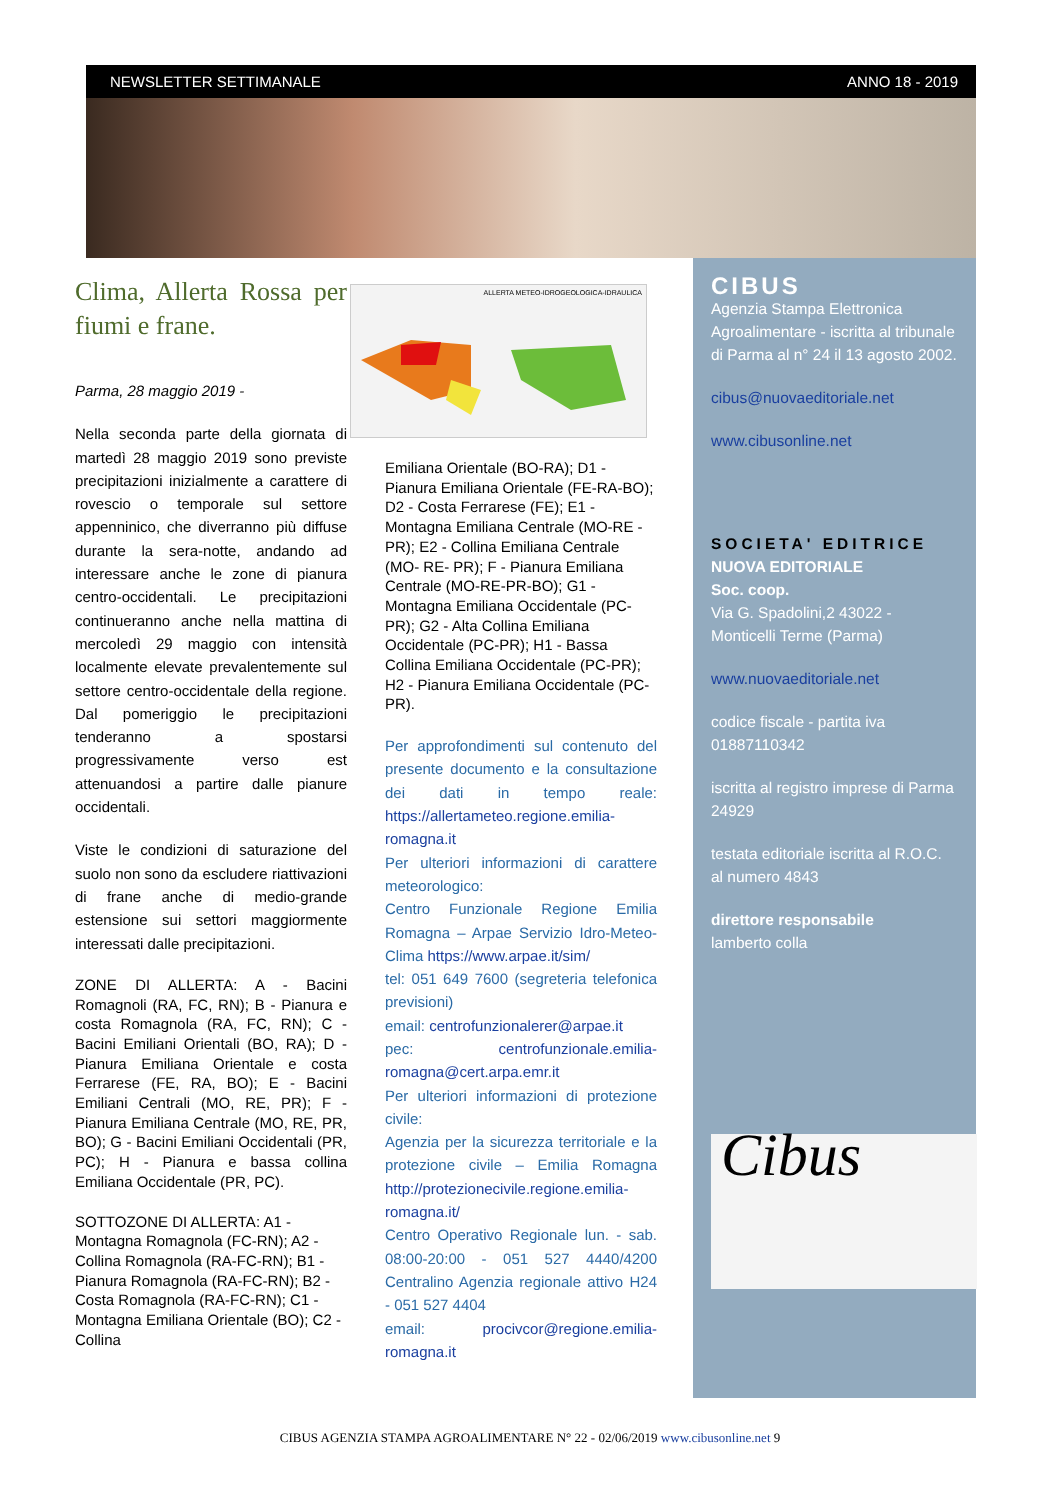NEWSLETTER SETTIMANALE ANNO 18 - 2019
Clima, Allerta Rossa per fiumi e frane.
Parma, 28 maggio 2019 -
Nella seconda parte della giornata di martedì 28 maggio 2019 sono previste precipitazioni inizialmente a carattere di rovescio o temporale sul settore appenninico, che diverranno più diffuse durante la sera-notte, andando ad interessare anche le zone di pianura centro-occidentali. Le precipitazioni continueranno anche nella mattina di mercoledì 29 maggio con intensità localmente elevate prevalentemente sul settore centro-occidentale della regione. Dal pomeriggio le precipitazioni tenderanno a spostarsi progressivamente verso est attenuandosi a partire dalle pianure occidentali.
Viste le condizioni di saturazione del suolo non sono da escludere riattivazioni di frane anche di medio-grande estensione sui settori maggiormente interessati dalle precipitazioni.
ZONE DI ALLERTA: A - Bacini Romagnoli (RA, FC, RN); B - Pianura e costa Romagnola (RA, FC, RN); C - Bacini Emiliani Orientali (BO, RA); D - Pianura Emiliana Orientale e costa Ferrarese (FE, RA, BO); E - Bacini Emiliani Centrali (MO, RE, PR); F - Pianura Emiliana Centrale (MO, RE, PR, BO); G - Bacini Emiliani Occidentali (PR, PC); H - Pianura e bassa collina Emiliana Occidentale (PR, PC).
SOTTOZONE DI ALLERTA: A1 - Montagna Romagnola (FC-RN); A2 - Collina Romagnola (RA-FC-RN); B1 - Pianura Romagnola (RA-FC-RN); B2 - Costa Romagnola (RA-FC-RN); C1 - Montagna Emiliana Orientale (BO); C2 - Collina
ALLERTA METEO-IDROGEOLOGICA-IDRAULICA
Emiliana Orientale (BO-RA); D1 - Pianura Emiliana Orientale (FE-RA-BO); D2 - Costa Ferrarese (FE); E1 - Montagna Emiliana Centrale (MO-RE -PR); E2 - Collina Emiliana Centrale (MO- RE- PR); F - Pianura Emiliana Centrale (MO-RE-PR-BO); G1 - Montagna Emiliana Occidentale (PC-PR); G2 - Alta Collina Emiliana Occidentale (PC-PR); H1 - Bassa Collina Emiliana Occidentale (PC-PR); H2 - Pianura Emiliana Occidentale (PC-PR).
Per approfondimenti sul contenuto del presente documento e la consultazione dei dati in tempo reale: https://allertameteo.regione.emilia-romagna.it
Per ulteriori informazioni di carattere meteorologico:
Centro Funzionale Regione Emilia Romagna – Arpae Servizio Idro-Meteo-Clima https://www.arpae.it/sim/
tel: 051 649 7600 (segreteria telefonica previsioni)
email: centrofunzionalerer@arpae.it
pec: centrofunzionale.emilia-romagna@cert.arpa.emr.it
Per ulteriori informazioni di protezione civile:
Agenzia per la sicurezza territoriale e la protezione civile – Emilia Romagna http://protezionecivile.regione.emilia-romagna.it/
Centro Operativo Regionale lun. - sab. 08:00-20:00 - 051 527 4440/4200 Centralino Agenzia regionale attivo H24 - 051 527 4404
email: procivcor@regione.emilia-romagna.it
CIBUS
Agenzia Stampa Elettronica Agroalimentare - iscritta al tribunale di Parma al n° 24 il 13 agosto 2002.
cibus@nuovaeditoriale.net
www.cibusonline.net
SOCIETA' EDITRICE
NUOVA EDITORIALE
Soc. coop.
Via G. Spadolini,2 43022 - Monticelli Terme (Parma)
www.nuovaeditoriale.net
codice fiscale - partita iva 01887110342
iscritta al registro imprese di Parma 24929
testata editoriale iscritta al R.O.C. al numero 4843
direttore responsabile
lamberto colla
Cibus
CIBUS AGENZIA STAMPA AGROALIMENTARE N° 22 - 02/06/2019 www.cibusonline.net 9